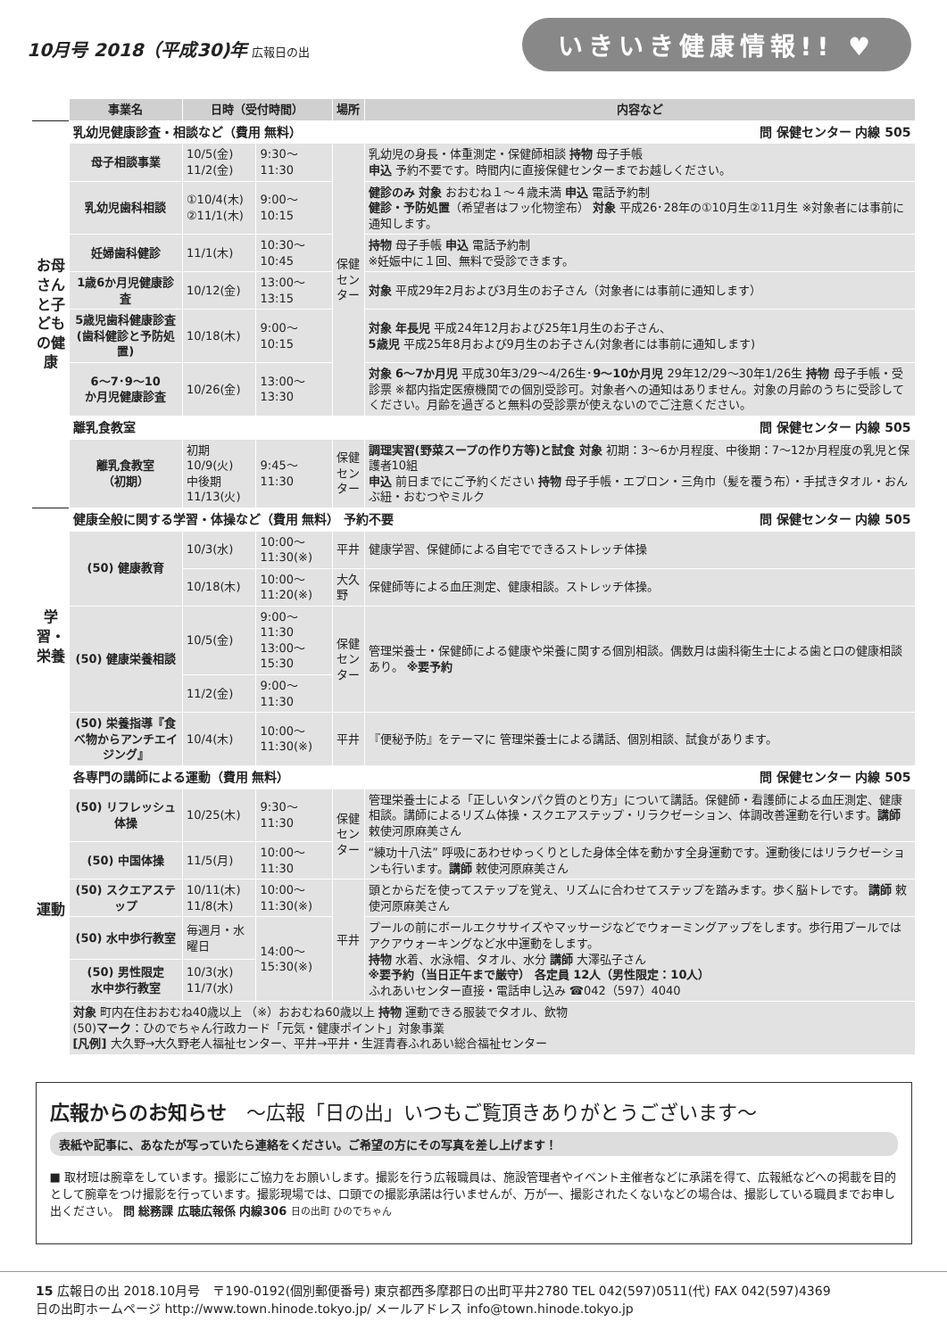10月号 2018（平成30)年 広報日の出
いきいき健康情報!! ♥
| | 事業名 | 日時（受付時間） | | 場所 | 内容など |
| お母さんと子どもの健康 | 乳幼児健康診査・相談など（費用 無料） 問 保健センター 内線 505 | | | | |
| | 母子相談事業 | 10/5(金) 11/2(金) | 9:30～11:30 | 保健 センター | 乳幼児の身長・体重測定・保健師相談 持物 母子手帳 申込 予約不要です。時間内に直接保健センターまでお越しください。 |
| | 乳幼児歯科相談 | ①10/4(木) ②11/1(木) | 9:00～10:15 | | 健診のみ 対象 おおむね１～４歳未満 申込 電話予約制 健診・予防処置 （希望者はフッ化物塗布） 対象 平成26･28年の①10月生②11月生 ※対象者には事前に通知します。 |
| | 妊婦歯科健診 | 11/1(木) | 10:30～10:45 | | 持物 母子手帳 申込 電話予約制 ※妊娠中に１回、無料で受診できます。 |
| | 1歳6か月児健康診査 | 10/12(金) | 13:00～13:15 | | 対象 平成29年2月および3月生のお子さん（対象者には事前に通知します） |
| | 5歳児歯科健康診査 (歯科健診と予防処置) | 10/18(木) | 9:00～10:15 | | 対象 年長児 平成24年12月および25年1月生のお子さん、 5歳児 平成25年8月および9月生のお子さん(対象者には事前に通知します) |
| | 6～7･9～10 か月児健康診査 | 10/26(金) | 13:00～13:30 | | 対象 6～7か月児 平成30年3/29～4/26生･ 9～10か月児 29年12/29～30年1/26生 持物 母子手帳・受診票 ※都内指定医療機関での個別受診可。対象者への通知はありません。対象の月齢のうちに受診してください。月齢を過ぎると無料の受診票が使えないのでご注意ください。 |
| | 離乳食教室 問 保健センター 内線 505 | | | | |
| | 離乳食教室 （初期） | 初期 10/9(火) 中後期 11/13(火) | 9:45～11:30 | 保健 センター | 調理実習(野菜スープの作り方等)と試食 対象 初期：3～6か月程度、中後期：7～12か月程度の乳児と保護者10組 申込 前日までにご予約ください 持物 母子手帳・エプロン・三角巾（髪を覆う布）・手拭きタオル・おんぶ紐・おむつやミルク |
| 学習・栄養 | 健康全般に関する学習・体操など（費用 無料） 予約不要 問 保健センター 内線 505 | | | | |
| | (50) 健康教育 | 10/3(水) | 10:00～11:30(※) | 平井 | 健康学習、保健師による自宅でできるストレッチ体操 |
| | | 10/18(木) | 10:00～11:20(※) | 大久野 | 保健師等による血圧測定、健康相談。ストレッチ体操。 |
| | (50) 健康栄養相談 | 10/5(金) | 9:00～11:30 13:00～15:30 | 保健 センター | 管理栄養士・保健師による健康や栄養に関する個別相談。偶数月は歯科衛生士による歯と口の健康相談あり。 ※要予約 |
| | | 11/2(金) | 9:00～11:30 | | |
| | (50) 栄養指導『食べ物からアンチエイジング』 | 10/4(木) | 10:00～11:30(※) | 平井 | 『便秘予防』をテーマに 管理栄養士による講話、個別相談、試食があります。 |
| 運動 | 各専門の講師による運動（費用 無料） 問 保健センター 内線 505 | | | | |
| | (50) リフレッシュ体操 | 10/25(木) | 9:30～11:30 | 保健 センター | 管理栄養士による「正しいタンパク質のとり方」について講話。保健師・看護師による血圧測定、健康相談。講師によるリズム体操・スクエアステップ・リラクゼーション、体調改善運動を行います。 講師 敕使河原麻美さん |
| | (50) 中国体操 | 11/5(月) | 10:00～11:30 | | “練功十八法” 呼吸にあわせゆっくりとした身体全体を動かす全身運動です。運動後にはリラクゼーションも行います。 講師 敕使河原麻美さん |
| | (50) スクエアステップ | 10/11(木) 11/8(木) | 10:00～11:30(※) | 平井 | 頭とからだを使ってステップを覚え、リズムに合わせてステップを踏みます。歩く脳トレです。 講師 敕使河原麻美さん |
| | (50) 水中歩行教室 | 毎週月・水曜日 | 14:00～15:30(※) | | プールの前にボールエクササイズやマッサージなどでウォーミングアップをします。歩行用プールではアクアウォーキングなど水中運動をします。 持物 水着、水泳帽、タオル、水分 講師 大澤弘子さん ※要予約（当日正午まで厳守） 各定員 12人（男性限定：10人） ふれあいセンター直接・電話申し込み ☎042（597）4040 |
| | (50) 男性限定 水中歩行教室 | 10/3(水) 11/7(水) | | | |
| | 対象 町内在住おおむね40歳以上 （※）おおむね60歳以上 持物 運動できる服装でタオル、飲物 (50) マーク ：ひのでちゃん行政カード「元気・健康ポイント」対象事業 [凡例] 大久野→大久野老人福祉センター、平井→平井・生涯青春ふれあい総合福祉センター | | | | |
広報からのお知らせ　～広報「日の出」いつもご覧頂きありがとうございます～
表紙や記事に、あなたが写っていたら連絡をください。ご希望の方にその写真を差し上げます！
■ 取材班は腕章をしています。撮影にご協力をお願いします。撮影を行う広報職員は、施設管理者やイベント主催者などに承諾を得て、広報紙などへの掲載を目的として腕章をつけ撮影を行っています。撮影現場では、口頭での撮影承諾は行いませんが、万が一、撮影されたくないなどの場合は、撮影している職員までお申し出ください。 問 総務課 広聴広報係 内線306 日の出町 ひのでちゃん
15 広報日の出 2018.10月号　〒190-0192(個別郵便番号) 東京都西多摩郡日の出町平井2780 TEL 042(597)0511(代) FAX 042(597)4369
日の出町ホームページ http://www.town.hinode.tokyo.jp/ メールアドレス info@town.hinode.tokyo.jp